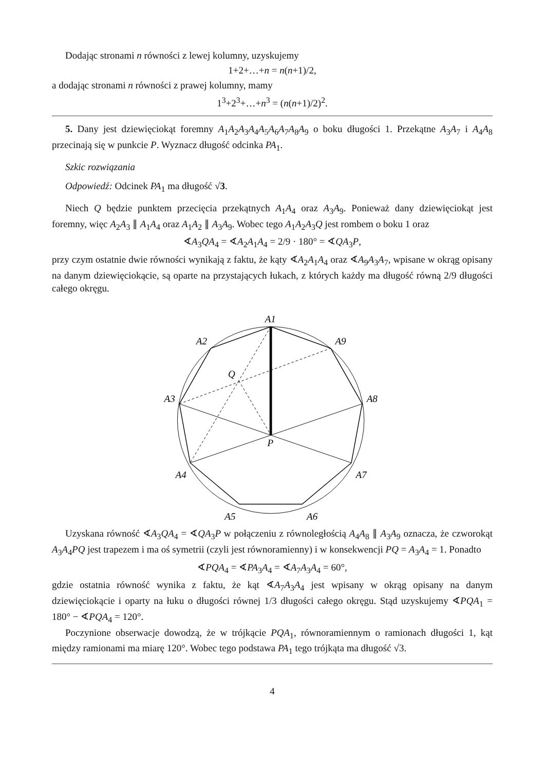Dodając stronami n równości z lewej kolumny, uzyskujemy
1+2+…+n = n(n+1)/2,
a dodając stronami n równości z prawej kolumny, mamy
1<sup>3</sup>+2<sup>3</sup>+…+n<sup>3</sup> = (n(n+1)/2)<sup>2</sup>.
5. Dany jest dziewięciokąt foremny A<sub>1</sub>A<sub>2</sub>A<sub>3</sub>A<sub>4</sub>A<sub>5</sub>A<sub>6</sub>A<sub>7</sub>A<sub>8</sub>A<sub>9</sub> o boku długości 1. Przekątne A<sub>3</sub>A<sub>7</sub> i A<sub>4</sub>A<sub>8</sub> przecinają się w punkcie P. Wyznacz długość odcinka PA<sub>1</sub>.
Szkic rozwiązania
Odpowiedź: Odcinek PA<sub>1</sub> ma długość √3.
Niech Q będzie punktem przecięcia przekątnych A<sub>1</sub>A<sub>4</sub> oraz A<sub>3</sub>A<sub>9</sub>. Ponieważ dany dziewięciokąt jest foremny, więc A<sub>2</sub>A<sub>3</sub> ∥ A<sub>1</sub>A<sub>4</sub> oraz A<sub>1</sub>A<sub>2</sub> ∥ A<sub>3</sub>A<sub>9</sub>. Wobec tego A<sub>1</sub>A<sub>2</sub>A<sub>3</sub>Q jest rombem o boku 1 oraz
∢A<sub>3</sub>QA<sub>4</sub> = ∢A<sub>2</sub>A<sub>1</sub>A<sub>4</sub> = 2/9 · 180° = ∢QA<sub>3</sub>P,
przy czym ostatnie dwie równości wynikają z faktu, że kąty ∢A<sub>2</sub>A<sub>1</sub>A<sub>4</sub> oraz ∢A<sub>9</sub>A<sub>3</sub>A<sub>7</sub>, wpisane w okrąg opisany na danym dziewięciokącie, są oparte na przystających łukach, z których każdy ma długość równą 2/9 długości całego okręgu.
A1
A2
A3
A4
A5
A6
A7
A8
A9
Q
P
Uzyskana równość ∢A<sub>3</sub>QA<sub>4</sub> = ∢QA<sub>3</sub>P w połączeniu z równoległością A<sub>4</sub>A<sub>8</sub> ∥ A<sub>3</sub>A<sub>9</sub> oznacza, że czworokąt A<sub>3</sub>A<sub>4</sub>PQ jest trapezem i ma oś symetrii (czyli jest równoramienny) i w konsekwencji PQ = A<sub>3</sub>A<sub>4</sub> = 1. Ponadto
∢PQA<sub>4</sub> = ∢PA<sub>3</sub>A<sub>4</sub> = ∢A<sub>7</sub>A<sub>3</sub>A<sub>4</sub> = 60°,
gdzie ostatnia równość wynika z faktu, że kąt ∢A<sub>7</sub>A<sub>3</sub>A<sub>4</sub> jest wpisany w okrąg opisany na danym dziewięciokącie i oparty na łuku o długości równej 1/3 długości całego okręgu. Stąd uzyskujemy ∢PQA<sub>1</sub> = 180° − ∢PQA<sub>4</sub> = 120°.
Poczynione obserwacje dowodzą, że w trójkącie PQA<sub>1</sub>, równoramiennym o ramionach długości 1, kąt między ramionami ma miarę 120°. Wobec tego podstawa PA<sub>1</sub> tego trójkąta ma długość √3.
4